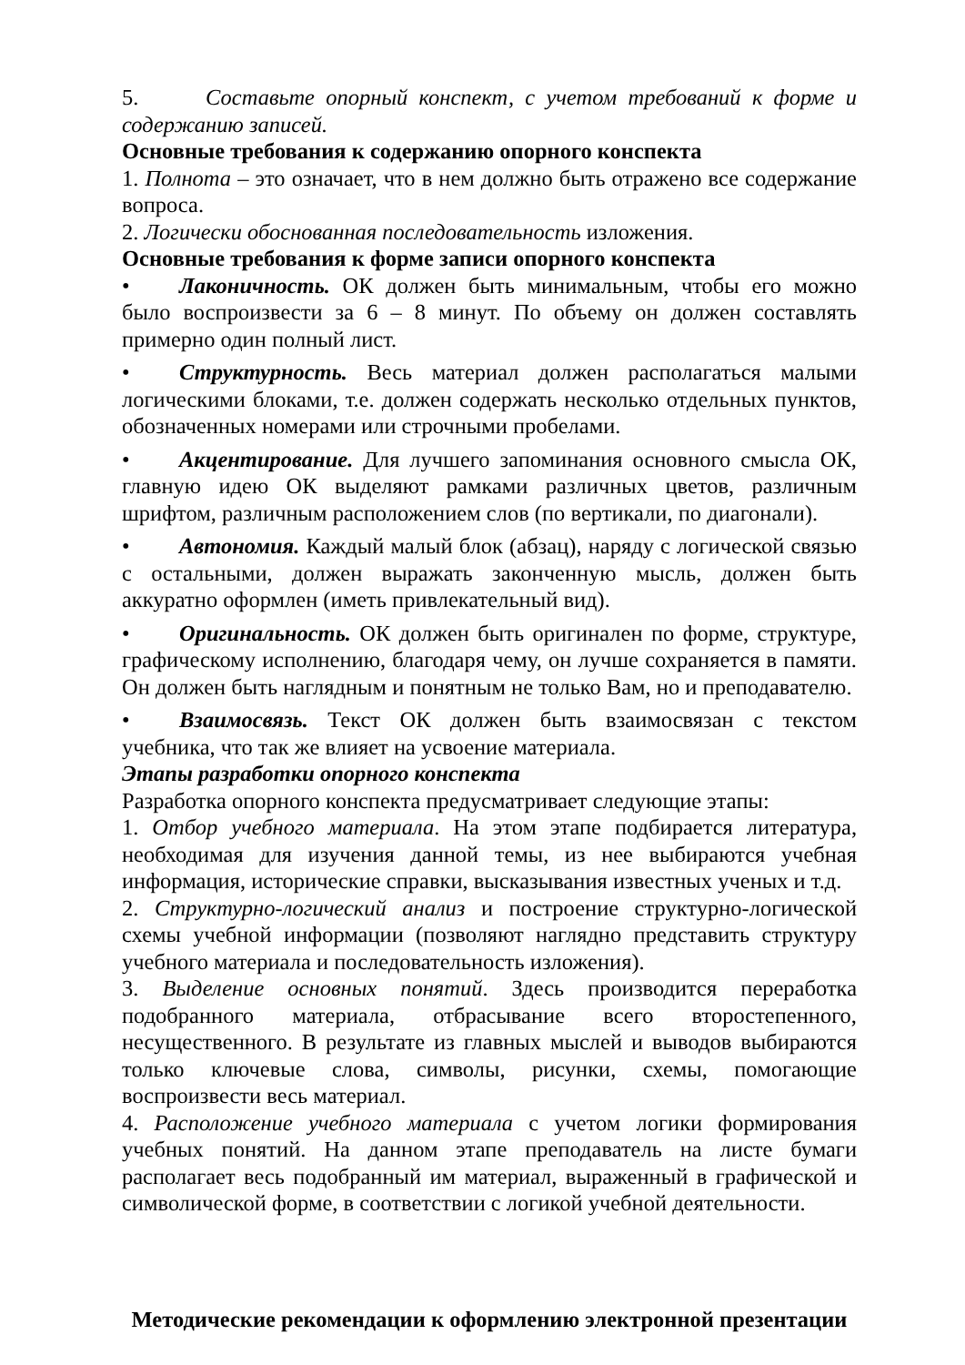5. Составьте опорный конспект, с учетом требований к форме и содержанию записей.
Основные требования к содержанию опорного конспекта
1. Полнота – это означает, что в нем должно быть отражено все содержание вопроса.
2. Логически обоснованная последовательность изложения.
Основные требования к форме записи опорного конспекта
• Лаконичность. ОК должен быть минимальным, чтобы его можно было воспроизвести за 6 – 8 минут. По объему он должен составлять примерно один полный лист.
• Структурность. Весь материал должен располагаться малыми логическими блоками, т.е. должен содержать несколько отдельных пунктов, обозначенных номерами или строчными пробелами.
• Акцентирование. Для лучшего запоминания основного смысла ОК, главную идею ОК выделяют рамками различных цветов, различным шрифтом, различным расположением слов (по вертикали, по диагонали).
• Автономия. Каждый малый блок (абзац), наряду с логической связью с остальными, должен выражать законченную мысль, должен быть аккуратно оформлен (иметь привлекательный вид).
• Оригинальность. ОК должен быть оригинален по форме, структуре, графическому исполнению, благодаря чему, он лучше сохраняется в памяти. Он должен быть наглядным и понятным не только Вам, но и преподавателю.
• Взаимосвязь. Текст ОК должен быть взаимосвязан с текстом учебника, что так же влияет на усвоение материала.
Этапы разработки опорного конспекта
Разработка опорного конспекта предусматривает следующие этапы:
1. Отбор учебного материала. На этом этапе подбирается литература, необходимая для изучения данной темы, из нее выбираются учебная информация, исторические справки, высказывания известных ученых и т.д.
2. Структурно-логический анализ и построение структурно-логической схемы учебной информации (позволяют наглядно представить структуру учебного материала и последовательность изложения).
3. Выделение основных понятий. Здесь производится переработка подобранного материала, отбрасывание всего второстепенного, несущественного. В результате из главных мыслей и выводов выбираются только ключевые слова, символы, рисунки, схемы, помогающие воспроизвести весь материал.
4. Расположение учебного материала с учетом логики формирования учебных понятий. На данном этапе преподаватель на листе бумаги располагает весь подобранный им материал, выраженный в графической и символической форме, в соответствии с логикой учебной деятельности.
Методические рекомендации к оформлению электронной презентации